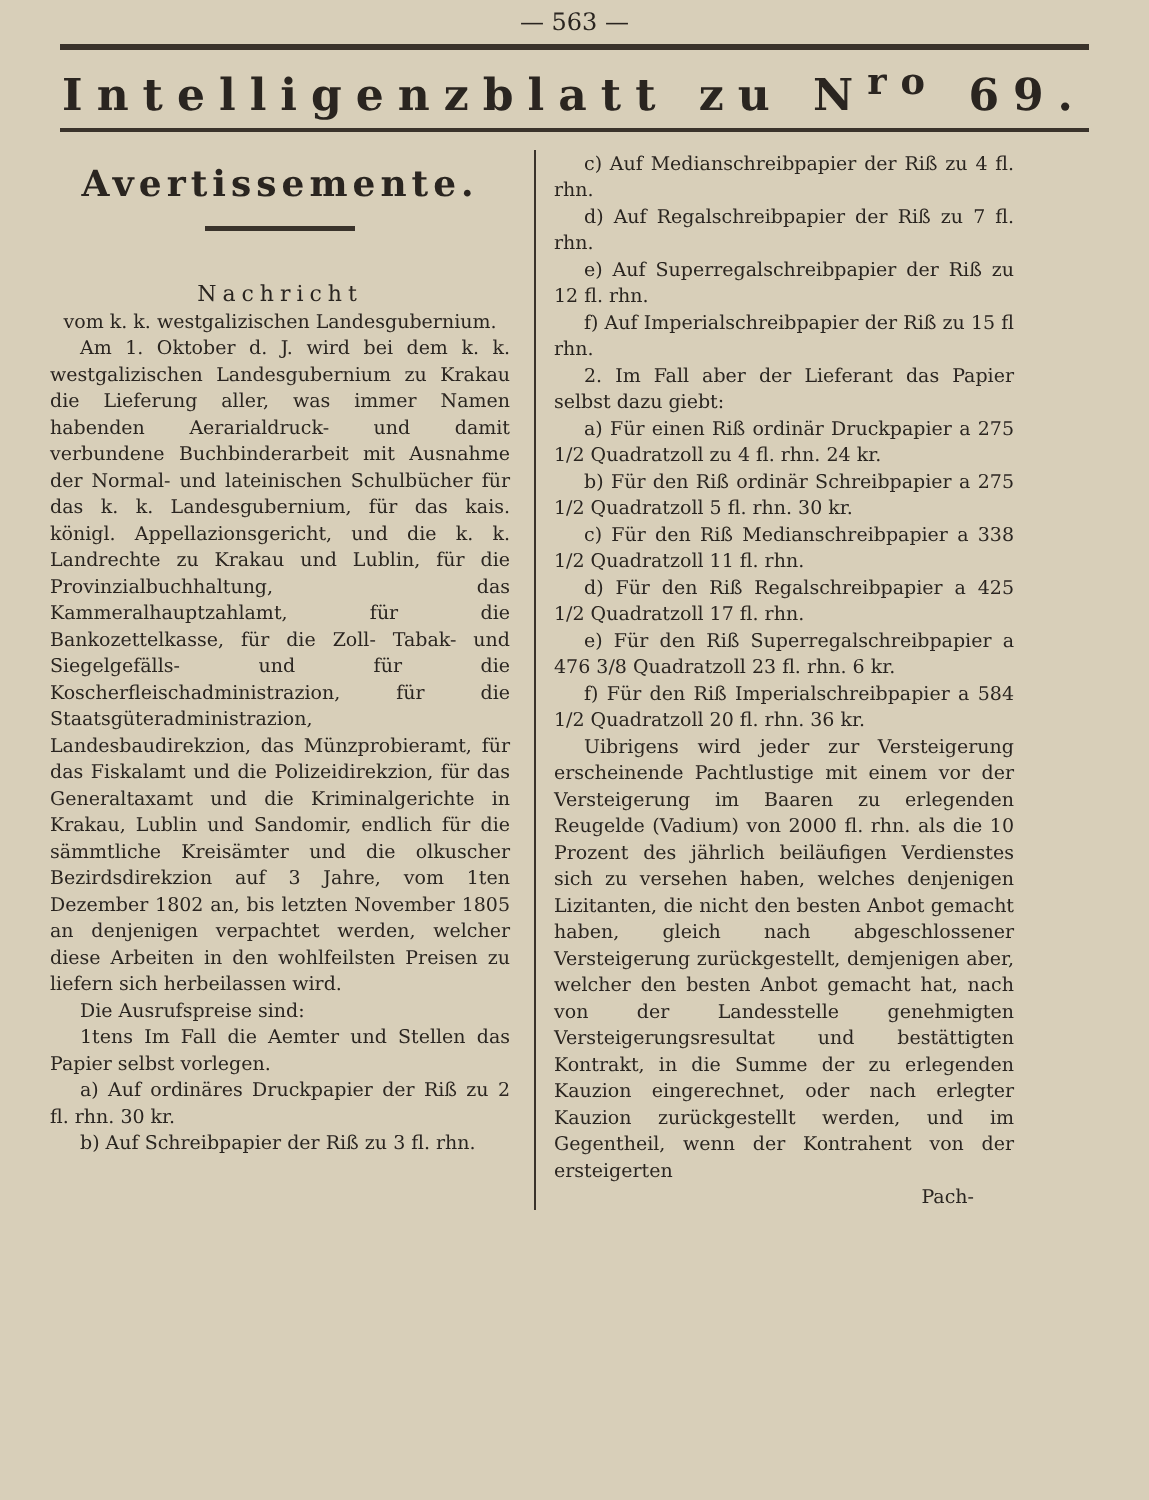— 563 —
Intelligenzblatt zu N<sup>ro</sup> 69.
Avertissemente.
Nachricht
vom k. k. westgalizischen Landesgubernium.
Am 1. Oktober d. J. wird bei dem k. k. westgalizischen Landesgubernium zu Krakau die Lieferung aller, was immer Namen habenden Aerarialdruck- und damit verbundene Buchbinderarbeit mit Ausnahme der Normal- und lateinischen Schulbücher für das k. k. Landesgubernium, für das kais. königl. Appellazionsgericht, und die k. k. Landrechte zu Krakau und Lublin, für die Provinzialbuchhaltung, das Kammeralhauptzahlamt, für die Bankozettelkasse, für die Zoll- Tabak- und Siegelgefälls- und für die Koscherfleischadministrazion, für die Staatsgüteradministrazion, Landesbaudirekzion, das Münzprobieramt, für das Fiskalamt und die Polizeidirekzion, für das Generaltaxamt und die Kriminalgerichte in Krakau, Lublin und Sandomir, endlich für die sämmtliche Kreisämter und die olkuscher Bezirdsdirekzion auf 3 Jahre, vom 1ten Dezember 1802 an, bis letzten November 1805 an denjenigen verpachtet werden, welcher diese Arbeiten in den wohlfeilsten Preisen zu liefern sich herbeilassen wird.
Die Ausrufspreise sind:
1tens Im Fall die Aemter und Stellen das Papier selbst vorlegen.
a) Auf ordinäres Druckpapier der Riß zu 2 fl. rhn. 30 kr.
b) Auf Schreibpapier der Riß zu 3 fl. rhn.
c) Auf Medianschreibpapier der Riß zu 4 fl. rhn.
d) Auf Regalschreibpapier der Riß zu 7 fl. rhn.
e) Auf Superregalschreibpapier der Riß zu 12 fl. rhn.
f) Auf Imperialschreibpapier der Riß zu 15 fl rhn.
2. Im Fall aber der Lieferant das Papier selbst dazu giebt:
a) Für einen Riß ordinär Druckpapier a 275 1/2 Quadratzoll zu 4 fl. rhn. 24 kr.
b) Für den Riß ordinär Schreibpapier a 275 1/2 Quadratzoll 5 fl. rhn. 30 kr.
c) Für den Riß Medianschreibpapier a 338 1/2 Quadratzoll 11 fl. rhn.
d) Für den Riß Regalschreibpapier a 425 1/2 Quadratzoll 17 fl. rhn.
e) Für den Riß Superregalschreibpapier a 476 3/8 Quadratzoll 23 fl. rhn. 6 kr.
f) Für den Riß Imperialschreibpapier a 584 1/2 Quadratzoll 20 fl. rhn. 36 kr.
Uibrigens wird jeder zur Versteigerung erscheinende Pachtlustige mit einem vor der Versteigerung im Baaren zu erlegenden Reugelde (Vadium) von 2000 fl. rhn. als die 10 Prozent des jährlich beiläufigen Verdienstes sich zu versehen haben, welches denjenigen Lizitanten, die nicht den besten Anbot gemacht haben, gleich nach abgeschlossener Versteigerung zurückgestellt, demjenigen aber, welcher den besten Anbot gemacht hat, nach von der Landesstelle genehmigten Versteigerungsresultat und bestättigten Kontrakt, in die Summe der zu erlegenden Kauzion eingerechnet, oder nach erlegter Kauzion zurückgestellt werden, und im Gegentheil, wenn der Kontrahent von der ersteigerten
Pach-